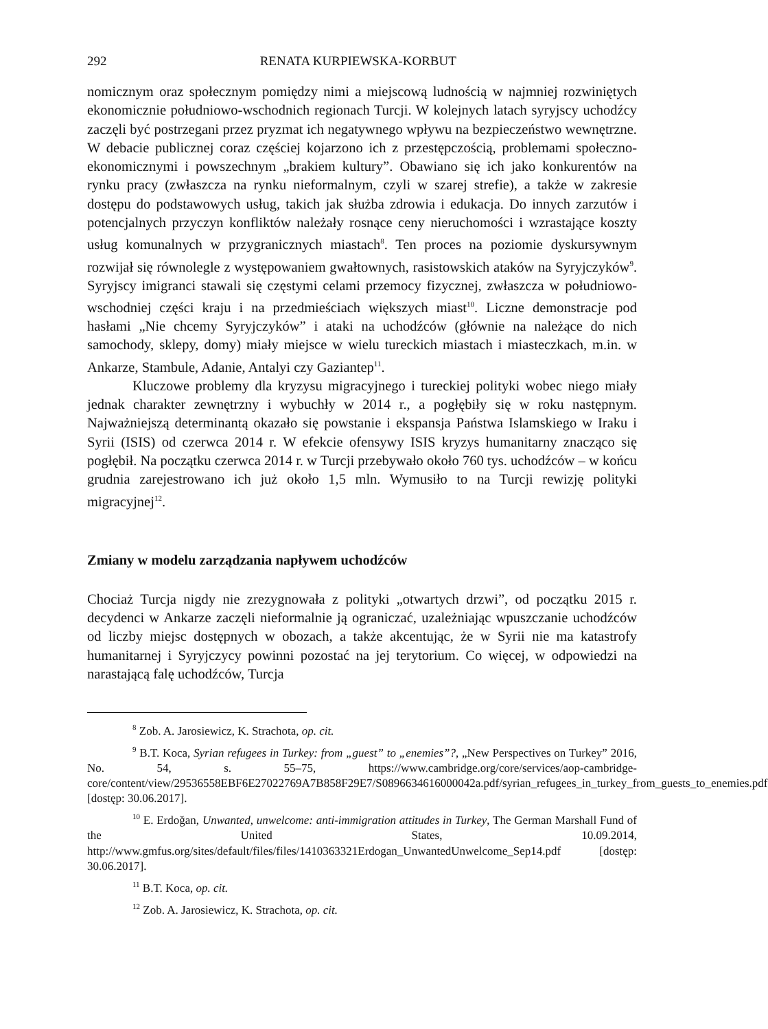292 RENATA KURPIEWSKA-KORBUT
nomicznym oraz społecznym pomiędzy nimi a miejscową ludnością w najmniej rozwiniętych ekonomicznie południowo-wschodnich regionach Turcji. W kolejnych latach syryjscy uchodźcy zaczęli być postrzegani przez pryzmat ich negatywnego wpływu na bezpieczeństwo wewnętrzne. W debacie publicznej coraz częściej kojarzono ich z przestępczością, problemami społeczno-ekonomicznymi i powszechnym „brakiem kultury”. Obawiano się ich jako konkurentów na rynku pracy (zwłaszcza na rynku nieformalnym, czyli w szarej strefie), a także w zakresie dostępu do podstawowych usług, takich jak służba zdrowia i edukacja. Do innych zarzutów i potencjalnych przyczyn konfliktów należały rosnące ceny nieruchomości i wzrastające koszty usług komunalnych w przygranicznych miastach<sup>8</sup>. Ten proces na poziomie dyskursywnym rozwijał się równolegle z występowaniem gwałtownych, rasistowskich ataków na Syryjczyków<sup>9</sup>. Syryjscy imigranci stawali się częstymi celami przemocy fizycznej, zwłaszcza w południowo-wschodniej części kraju i na przedmieściach większych miast<sup>10</sup>. Liczne demonstracje pod hasłami „Nie chcemy Syryjczyków” i ataki na uchodźców (głównie na należące do nich samochody, sklepy, domy) miały miejsce w wielu tureckich miastach i miasteczkach, m.in. w Ankarze, Stambule, Adanie, Antalyi czy Gaziantep<sup>11</sup>.
Kluczowe problemy dla kryzysu migracyjnego i tureckiej polityki wobec niego miały jednak charakter zewnętrzny i wybuchły w 2014 r., a pogłębiły się w roku następnym. Najważniejszą determinantą okazało się powstanie i ekspansja Państwa Islamskiego w Iraku i Syrii (ISIS) od czerwca 2014 r. W efekcie ofensywy ISIS kryzys humanitarny znacząco się pogłębił. Na początku czerwca 2014 r. w Turcji przebywało około 760 tys. uchodźców – w końcu grudnia zarejestrowano ich już około 1,5 mln. Wymusiło to na Turcji rewizję polityki migracyjnej<sup>12</sup>.
Zmiany w modelu zarządzania napływem uchodźców
Chociaż Turcja nigdy nie zrezygnowała z polityki „otwartych drzwi”, od początku 2015 r. decydenci w Ankarze zaczęli nieformalnie ją ograniczać, uzależniając wpuszczanie uchodźców od liczby miejsc dostępnych w obozach, a także akcentując, że w Syrii nie ma katastrofy humanitarnej i Syryjczycy powinni pozostać na jej terytorium. Co więcej, w odpowiedzi na narastającą falę uchodźców, Turcja
<sup>8</sup> Zob. A. Jarosiewicz, K. Strachota, op. cit.
<sup>9</sup> B.T. Koca, Syrian refugees in Turkey: from „guest” to „enemies”?, „New Perspectives on Turkey” 2016, No. 54, s. 55–75, https://www.cambridge.org/core/services/aop-cambridge-core/content/view/29536558EBF6E27022769A7B858F29E7/S0896634616000042a.pdf/syrian_refugees_in_turkey_from_guests_to_enemies.pdf [dostęp: 30.06.2017].
<sup>10</sup> E. Erdoğan, Unwanted, unwelcome: anti-immigration attitudes in Turkey, The German Marshall Fund of the United States, 10.09.2014, http://www.gmfus.org/sites/default/files/files/1410363321Erdogan_UnwantedUnwelcome_Sep14.pdf [dostęp: 30.06.2017].
<sup>11</sup> B.T. Koca, op. cit.
<sup>12</sup> Zob. A. Jarosiewicz, K. Strachota, op. cit.